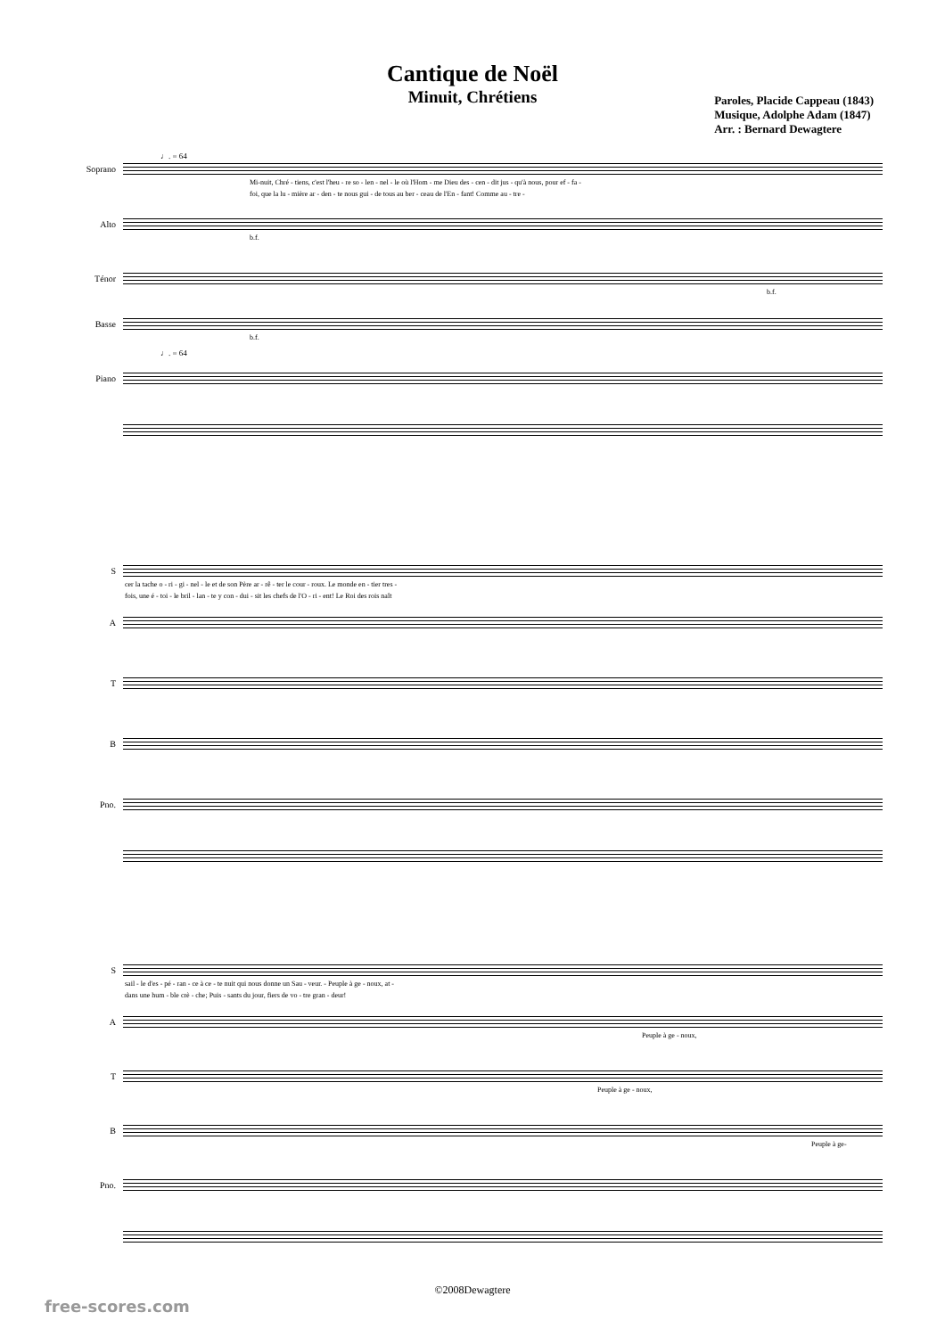Cantique de Noël
Minuit, Chrétiens
Paroles, Placide Cappeau (1843)
Musique, Adolphe Adam (1847)
Arr. : Bernard Dewagtere
♩. = 64
Soprano
Mi-nuit, Chré - tiens, c'est l'heu - re so - len - nel - le où l'Hom - me Dieu des - cen - dit jus - qu'à nous, pour ef - fa -
foi, que la lu - mière ar - den - te nous gui - de tous au ber - ceau de l'En - fant! Comme au - tre -
Alto
b.f.
Ténor
b.f.
Basse
b.f.
♩. = 64
Piano
S
cer la tache o - ri - gi - nel - le et de son Père ar - rê - ter le cour - roux. Le monde en - tier tres -
fois, une é - toi - le bril - lan - te y con - dui - sit les chefs de l'O - ri - ent! Le Roi des rois naît
A
T
B
Pno.
S
sail - le d'es - pé - ran - ce à ce - te nuit qui nous donne un Sau - veur. - Peuple à ge - noux, at -
dans une hum - ble crè - che; Puis - sants du jour, fiers de vo - tre gran - deur!
A
Peuple à ge - noux,
T
Peuple à ge - noux,
B
Peuple à ge-
Pno.
©2008Dewagtere
free-scores.com